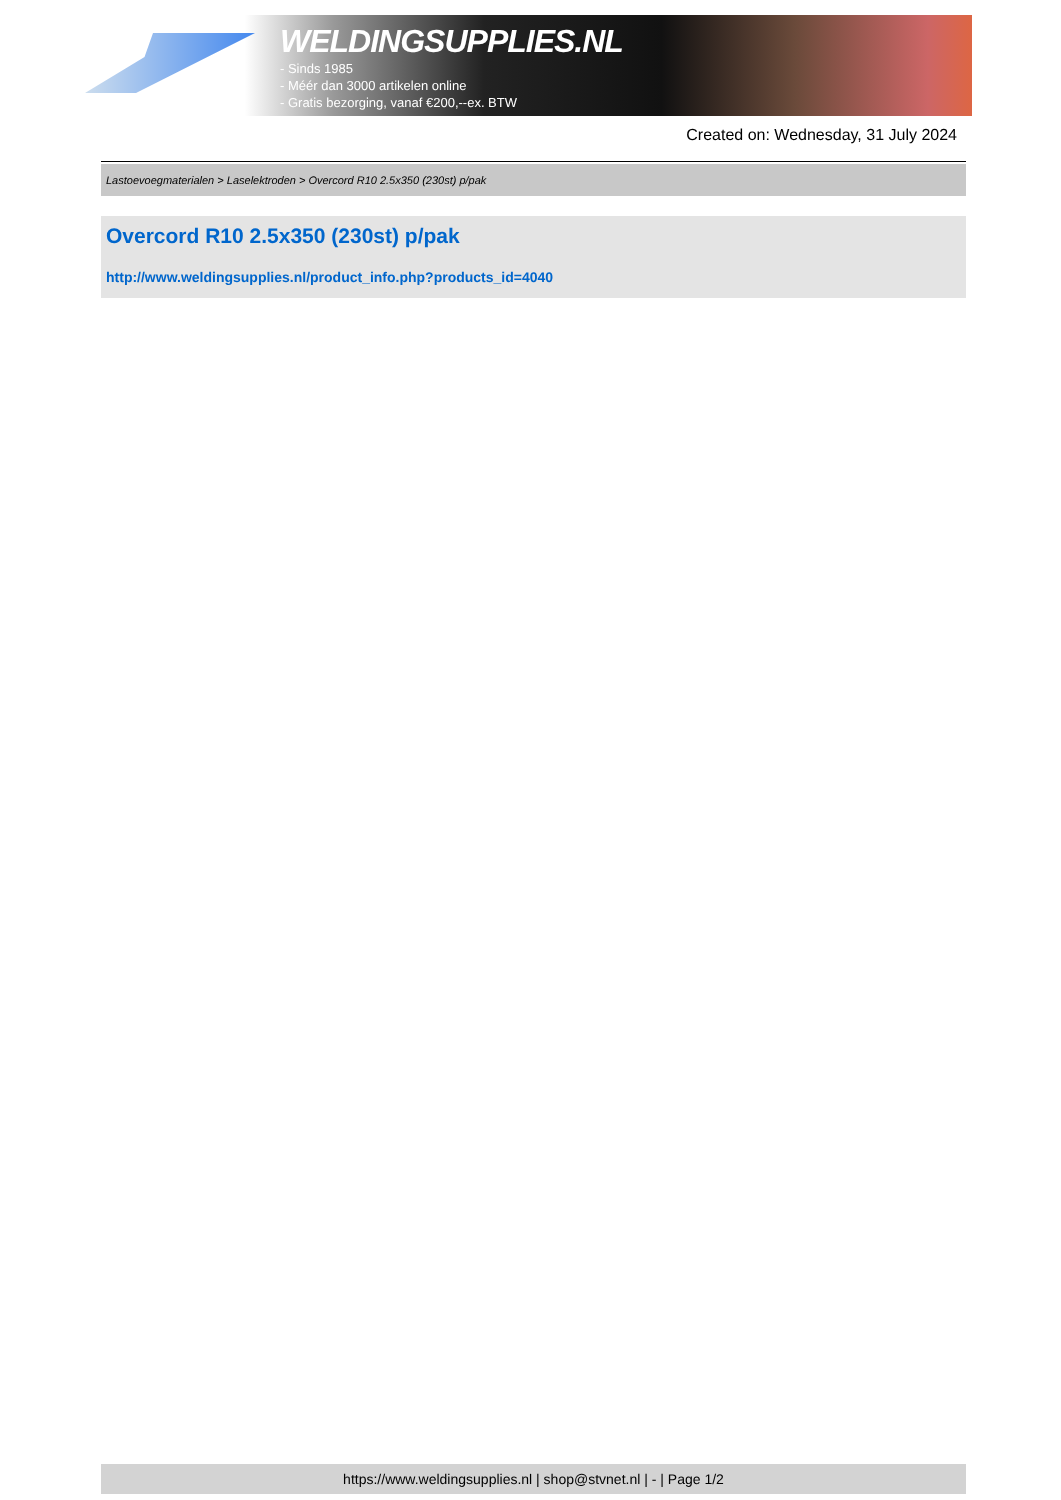WELDINGSUPPLIES.NL
- Sinds 1985
- Méér dan 3000 artikelen online
- Gratis bezorging, vanaf €200,--ex. BTW
Created on: Wednesday, 31 July 2024
Lastoevoegmaterialen > Laselektroden > Overcord R10 2.5x350 (230st) p/pak
Overcord R10 2.5x350 (230st) p/pak
http://www.weldingsupplies.nl/product_info.php?products_id=4040
https://www.weldingsupplies.nl | shop@stvnet.nl | - | Page 1/2